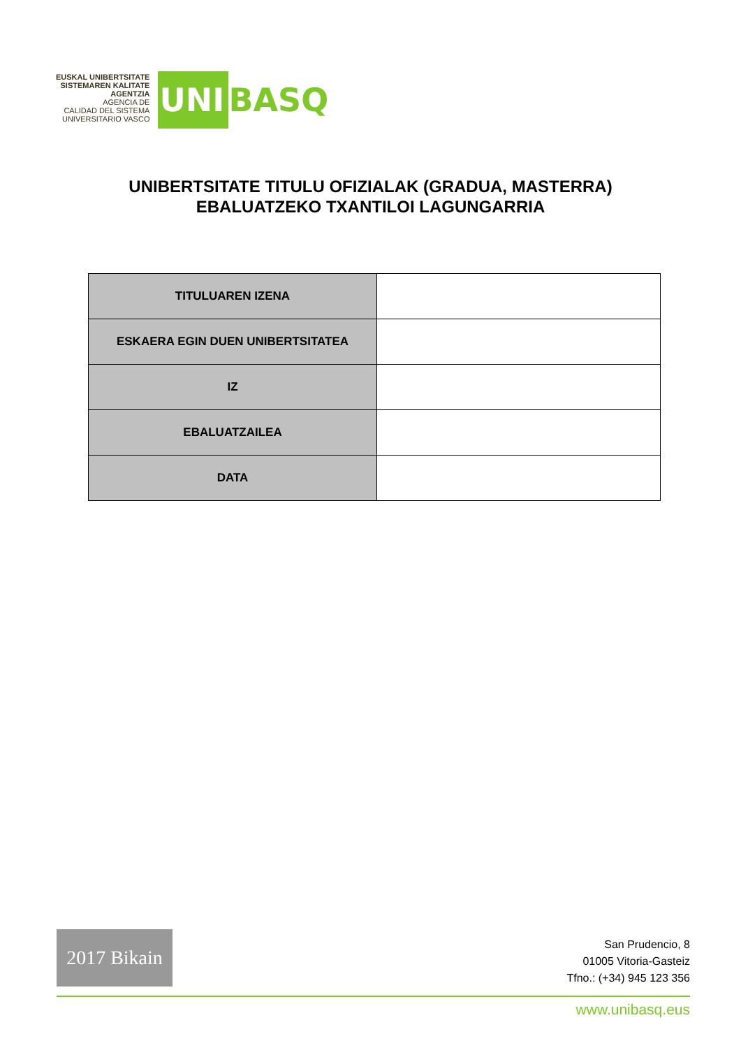EUSKAL UNIBERTSITATE
SISTEMAREN KALITATE
AGENTZIA
AGENCIA DE
CALIDAD DEL SISTEMA
UNIVERSITARIO VASCO
UNI BASQ
UNIBERTSITATE TITULU OFIZIALAK (GRADUA, MASTERRA)
EBALUATZEKO TXANTILOI LAGUNGARRIA
| TITULUAREN IZENA | |
| ESKAERA EGIN DUEN UNIBERTSITATEA | |
| IZ | |
| EBALUATZAILEA | |
| DATA | |
2017 Bikain
San Prudencio, 8
01005 Vitoria-Gasteiz
Tfno.: (+34) 945 123 356
www.unibasq.eus